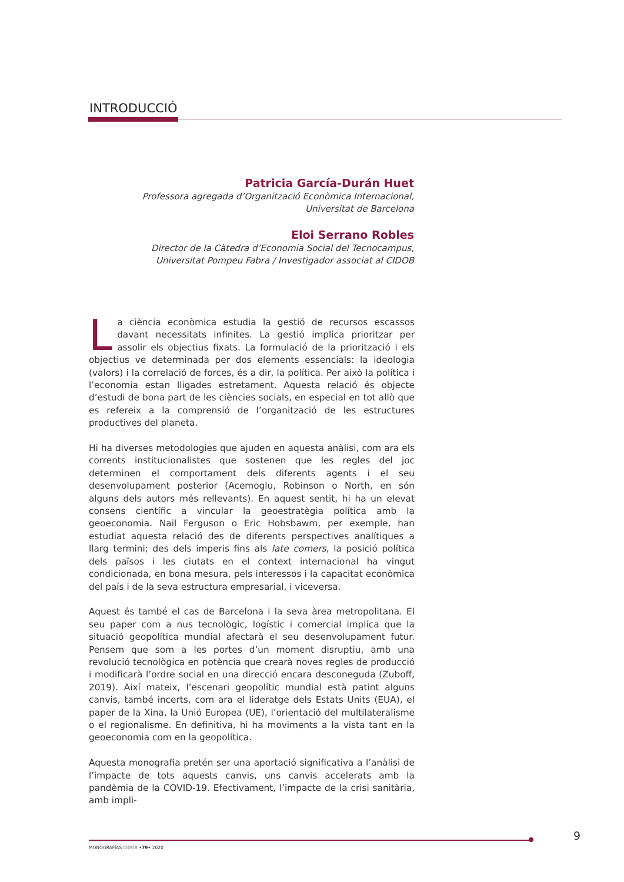INTRODUCCIÓ
Patricia García-Durán Huet
Professora agregada d’Organització Econòmica Internacional,
Universitat de Barcelona
Eloi Serrano Robles
Director de la Càtedra d’Economia Social del Tecnocampus,
Universitat Pompeu Fabra / Investigador associat al CIDOB
La ciència econòmica estudia la gestió de recursos escassos davant necessitats infinites. La gestió implica prioritzar per assolir els objectius fixats. La formulació de la priorització i els objectius ve determinada per dos elements essencials: la ideologia (valors) i la correlació de forces, és a dir, la política. Per això la política i l’economia estan lligades estretament. Aquesta relació és objecte d’estudi de bona part de les ciències socials, en especial en tot allò que es refereix a la comprensió de l’organització de les estructures productives del planeta.
Hi ha diverses metodologies que ajuden en aquesta anàlisi, com ara els corrents institucionalistes que sostenen que les regles del joc determinen el comportament dels diferents agents i el seu desenvolupament posterior (Acemoglu, Robinson o North, en són alguns dels autors més rellevants). En aquest sentit, hi ha un elevat consens científic a vincular la geoestratègia política amb la geoeconomia. Nail Ferguson o Eric Hobsbawm, per exemple, han estudiat aquesta relació des de diferents perspectives analítiques a llarg termini; des dels imperis fins als late comers, la posició política dels països i les ciutats en el context internacional ha vingut condicionada, en bona mesura, pels interessos i la capacitat econòmica del país i de la seva estructura empresarial, i viceversa.
Aquest és també el cas de Barcelona i la seva àrea metropolitana. El seu paper com a nus tecnològic, logístic i comercial implica que la situació geopolítica mundial afectarà el seu desenvolupament futur. Pensem que som a les portes d’un moment disruptiu, amb una revolució tecnològica en potència que crearà noves regles de producció i modificarà l’ordre social en una direcció encara desconeguda (Zuboff, 2019). Així mateix, l’escenari geopolític mundial està patint alguns canvis, també incerts, com ara el lideratge dels Estats Units (EUA), el paper de la Xina, la Unió Europea (UE), l’orientació del multilateralisme o el regionalisme. En definitiva, hi ha moviments a la vista tant en la geoeconomia com en la geopolítica.
Aquesta monografia pretén ser una aportació significativa a l’anàlisi de l’impacte de tots aquests canvis, uns canvis accelerats amb la pandèmia de la COVID-19. Efectivament, l’impacte de la crisi sanitària, amb impli-
MONOGRAFÍAS CIDOB •79• 2020
9